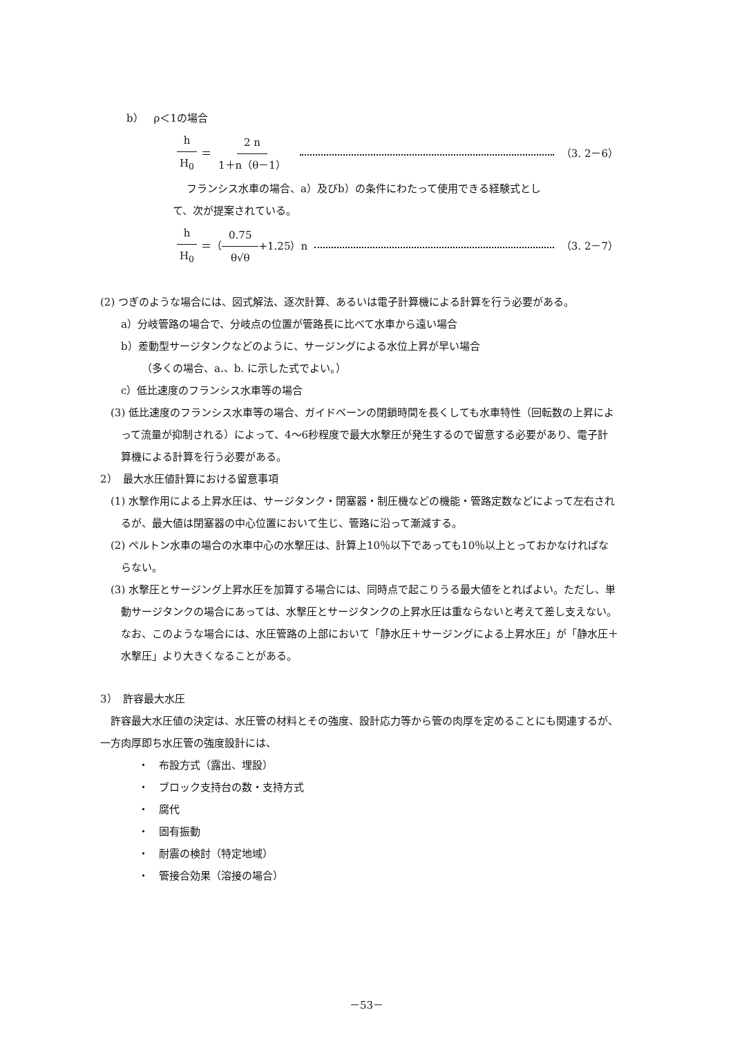b）　ρ＜1の場合
h H<sub>0</sub> ＝ 2 n 1＋n（θ－1） （3. 2－6）
フランシス水車の場合、a）及びb）の条件にわたって使用できる経験式とし
て、次が提案されている。
h H<sub>0</sub> ＝（ 0.75 θ√θ +1.25）n （3. 2－7）
(2) つぎのような場合には、図式解法、逐次計算、あるいは電子計算機による計算を行う必要がある。
a）分岐管路の場合で、分岐点の位置が管路長に比べて水車から遠い場合
b）差動型サージタンクなどのように、サージングによる水位上昇が早い場合
（多くの場合、a.、b. に示した式でよい。）
c）低比速度のフランシス水車等の場合
(3) 低比速度のフランシス水車等の場合、ガイドベーンの閉鎖時間を長くしても水車特性（回転数の上昇によって流量が抑制される）によって、4～6秒程度で最大水撃圧が発生するので留意する必要があり、電子計算機による計算を行う必要がある。
2）　最大水圧値計算における留意事項
(1) 水撃作用による上昇水圧は、サージタンク・閉塞器・制圧機などの機能・管路定数などによって左右されるが、最大値は閉塞器の中心位置において生じ、管路に沿って漸減する。
(2) ペルトン水車の場合の水車中心の水撃圧は、計算上10％以下であっても10％以上とっておかなければならない。
(3) 水撃圧とサージング上昇水圧を加算する場合には、同時点で起こりうる最大値をとればよい。ただし、単動サージタンクの場合にあっては、水撃圧とサージタンクの上昇水圧は重ならないと考えて差し支えない。なお、このような場合には、水圧管路の上部において「静水圧＋サージングによる上昇水圧」が「静水圧＋水撃圧」より大きくなることがある。
3）　許容最大水圧
許容最大水圧値の決定は、水圧管の材料とその強度、設計応力等から管の肉厚を定めることにも関連するが、一方肉厚即ち水圧管の強度設計には、
・　布設方式（露出、埋設）
・　ブロック支持台の数・支持方式
・　腐代
・　固有振動
・　耐震の検討（特定地域）
・　管接合効果（溶接の場合）
－53－